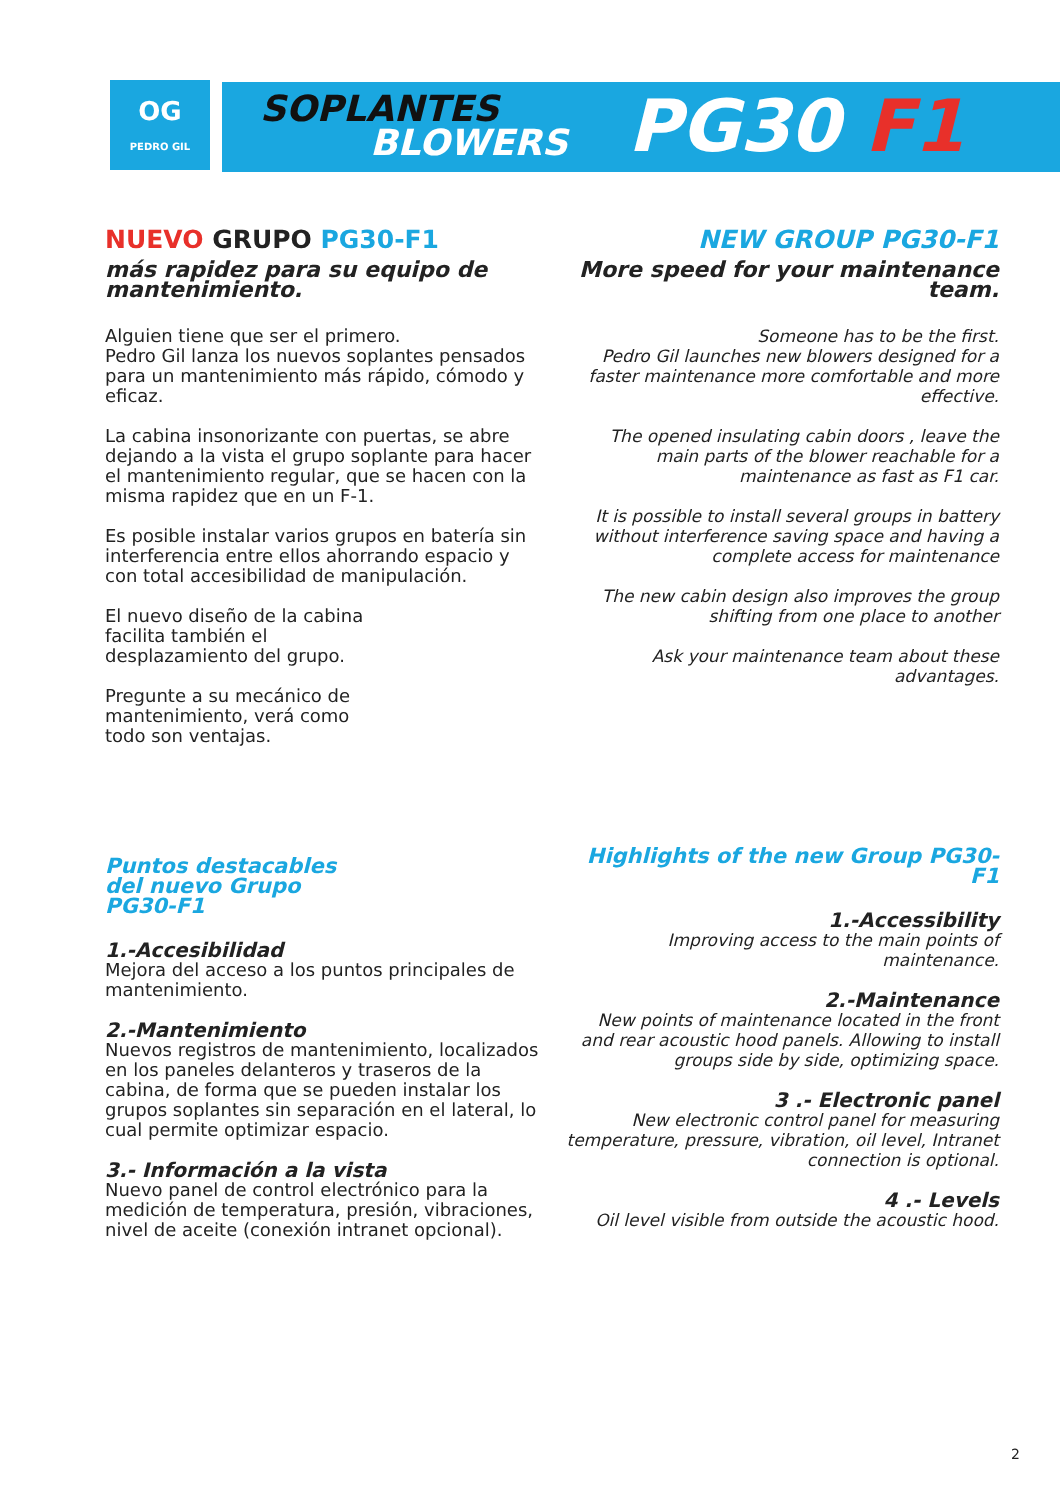OG
PEDRO GIL
SOPLANTES
BLOWERS
PG30 F1
NUEVO GRUPO PG30-F1
más rapidez para su equipo de mantenimiento.
Alguien tiene que ser el primero.
Pedro Gil lanza los nuevos soplantes pensados para un mantenimiento más rápido, cómodo y eficaz.
La cabina insonorizante con puertas, se abre dejando a la vista el grupo soplante para hacer el mantenimiento regular, que se hacen con la misma rapidez que en un F-1.
Es posible instalar varios grupos en batería sin interferencia entre ellos ahorrando espacio y con total accesibilidad de manipulación.
El nuevo diseño de la cabina facilita también el desplazamiento del grupo.
Pregunte a su mecánico de mantenimiento, verá como todo son ventajas.
Puntos destacables del nuevo Grupo PG30-F1
1.-Accesibilidad
Mejora del acceso a los puntos principales de mantenimiento.
2.-Mantenimiento
Nuevos registros de mantenimiento, localizados en los paneles delanteros y traseros de la cabina, de forma que se pueden instalar los grupos soplantes sin separación en el lateral, lo cual permite optimizar espacio.
3.- Información a la vista
Nuevo panel de control electrónico para la medición de temperatura, presión, vibraciones, nivel de aceite (conexión intranet opcional).
NEW GROUP PG30-F1
More speed for your maintenance team.
Someone has to be the first.
Pedro Gil launches new blowers designed for a faster maintenance more comfortable and more effective.
The opened insulating cabin doors , leave the main parts of the blower reachable for a maintenance as fast as F1 car.
It is possible to install several groups in battery without interference saving space and having a complete access for maintenance
The new cabin design also improves the group shifting from one place to another
Ask your maintenance team about these advantages.
Highlights of the new Group PG30-F1
1.-Accessibility
Improving access to the main points of maintenance.
2.-Maintenance
New points of maintenance located in the front and rear acoustic hood panels. Allowing to install groups side by side, optimizing space.
3 .- Electronic panel
New electronic control panel for measuring temperature, pressure, vibration, oil level, Intranet connection is optional.
4 .- Levels
Oil level visible from outside the acoustic hood.
2